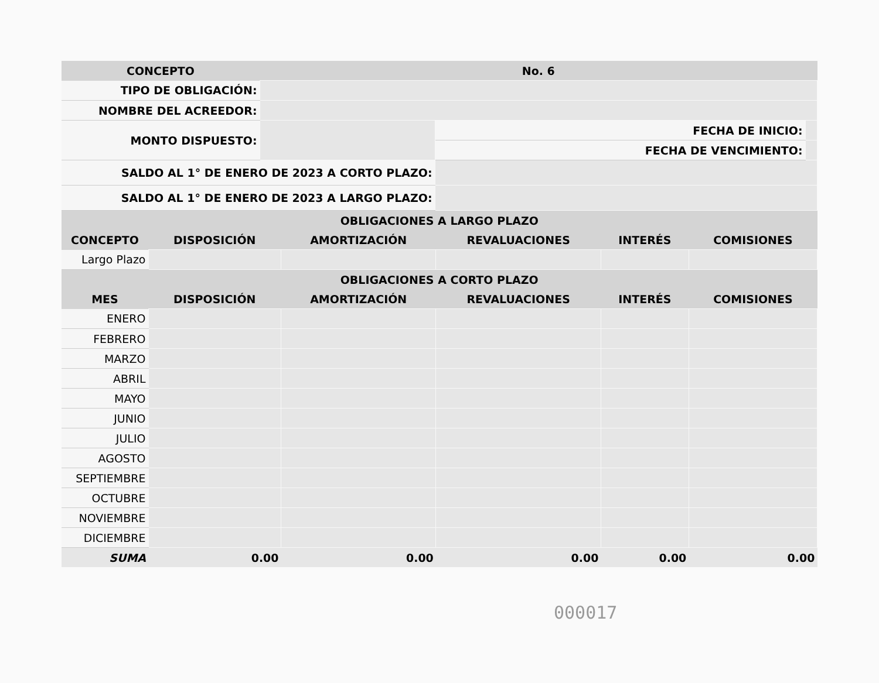| CONCEPTO | No. 6 | | |
| TIPO DE OBLIGACIÓN: | | | |
| NOMBRE DEL ACREEDOR: | | | |
| MONTO DISPUESTO: | | FECHA DE INICIO: | |
| | | FECHA DE VENCIMIENTO: | |
| SALDO AL 1° DE ENERO DE 2023 A CORTO PLAZO: | | | |
| SALDO AL 1° DE ENERO DE 2023 A LARGO PLAZO: | | | |
| OBLIGACIONES A LARGO PLAZO | | | | | |
| --- | --- | --- | --- | --- | --- |
| CONCEPTO | DISPOSICIÓN | AMORTIZACIÓN | REVALUACIONES | INTERÉS | COMISIONES |
| Largo Plazo | | | | | |
| OBLIGACIONES A CORTO PLAZO | | | | | |
| MES | DISPOSICIÓN | AMORTIZACIÓN | REVALUACIONES | INTERÉS | COMISIONES |
| ENERO | | | | | |
| FEBRERO | | | | | |
| MARZO | | | | | |
| ABRIL | | | | | |
| MAYO | | | | | |
| JUNIO | | | | | |
| JULIO | | | | | |
| AGOSTO | | | | | |
| SEPTIEMBRE | | | | | |
| OCTUBRE | | | | | |
| NOVIEMBRE | | | | | |
| DICIEMBRE | | | | | |
| SUMA | 0.00 | 0.00 | 0.00 | 0.00 | 0.00 |
000017